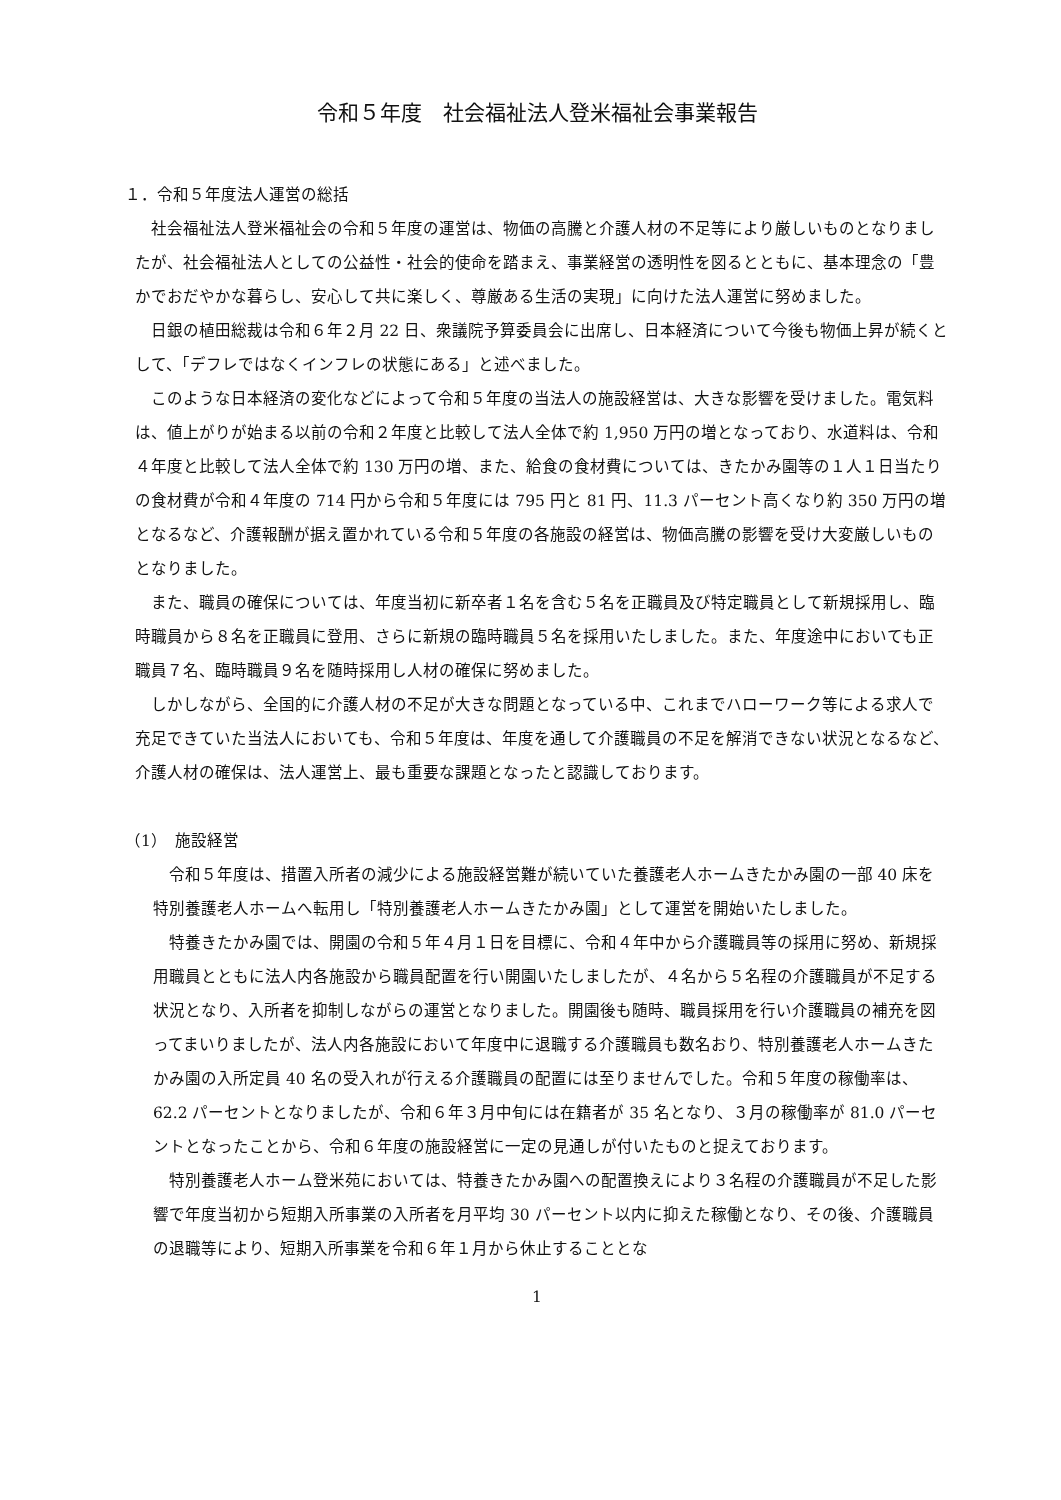令和５年度　社会福祉法人登米福祉会事業報告
１．令和５年度法人運営の総括
社会福祉法人登米福祉会の令和５年度の運営は、物価の高騰と介護人材の不足等により厳しいものとなりましたが、社会福祉法人としての公益性・社会的使命を踏まえ、事業経営の透明性を図るとともに、基本理念の「豊かでおだやかな暮らし、安心して共に楽しく、尊厳ある生活の実現」に向けた法人運営に努めました。
日銀の植田総裁は令和６年２月 22 日、衆議院予算委員会に出席し、日本経済について今後も物価上昇が続くとして、「デフレではなくインフレの状態にある」と述べました。
このような日本経済の変化などによって令和５年度の当法人の施設経営は、大きな影響を受けました。電気料は、値上がりが始まる以前の令和２年度と比較して法人全体で約 1,950 万円の増となっており、水道料は、令和４年度と比較して法人全体で約 130 万円の増、また、給食の食材費については、きたかみ園等の１人１日当たりの食材費が令和４年度の 714 円から令和５年度には 795 円と 81 円、11.3 パーセント高くなり約 350 万円の増となるなど、介護報酬が据え置かれている令和５年度の各施設の経営は、物価高騰の影響を受け大変厳しいものとなりました。
また、職員の確保については、年度当初に新卒者１名を含む５名を正職員及び特定職員として新規採用し、臨時職員から８名を正職員に登用、さらに新規の臨時職員５名を採用いたしました。また、年度途中においても正職員７名、臨時職員９名を随時採用し人材の確保に努めました。
しかしながら、全国的に介護人材の不足が大きな問題となっている中、これまでハローワーク等による求人で充足できていた当法人においても、令和５年度は、年度を通して介護職員の不足を解消できない状況となるなど、介護人材の確保は、法人運営上、最も重要な課題となったと認識しております。
（1）　施設経営
令和５年度は、措置入所者の減少による施設経営難が続いていた養護老人ホームきたかみ園の一部 40 床を特別養護老人ホームへ転用し「特別養護老人ホームきたかみ園」として運営を開始いたしました。
特養きたかみ園では、開園の令和５年４月１日を目標に、令和４年中から介護職員等の採用に努め、新規採用職員とともに法人内各施設から職員配置を行い開園いたしましたが、４名から５名程の介護職員が不足する状況となり、入所者を抑制しながらの運営となりました。開園後も随時、職員採用を行い介護職員の補充を図ってまいりましたが、法人内各施設において年度中に退職する介護職員も数名おり、特別養護老人ホームきたかみ園の入所定員 40 名の受入れが行える介護職員の配置には至りませんでした。令和５年度の稼働率は、62.2 パーセントとなりましたが、令和６年３月中旬には在籍者が 35 名となり、３月の稼働率が 81.0 パーセントとなったことから、令和６年度の施設経営に一定の見通しが付いたものと捉えております。
特別養護老人ホーム登米苑においては、特養きたかみ園への配置換えにより３名程の介護職員が不足した影響で年度当初から短期入所事業の入所者を月平均 30 パーセント以内に抑えた稼働となり、その後、介護職員の退職等により、短期入所事業を令和６年１月から休止することとな
1